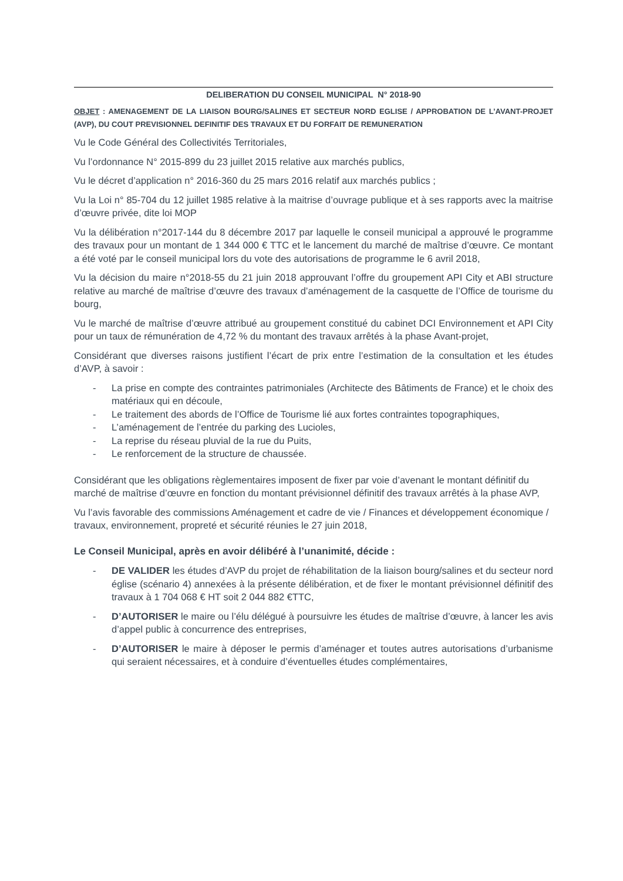DELIBERATION DU CONSEIL MUNICIPAL N° 2018-90
OBJET : AMENAGEMENT DE LA LIAISON BOURG/SALINES ET SECTEUR NORD EGLISE / APPROBATION DE L’AVANT-PROJET (AVP), DU COUT PREVISIONNEL DEFINITIF DES TRAVAUX ET DU FORFAIT DE REMUNERATION
Vu le Code Général des Collectivités Territoriales,
Vu l’ordonnance N° 2015-899 du 23 juillet 2015 relative aux marchés publics,
Vu le décret d’application n° 2016-360 du 25 mars 2016 relatif aux marchés publics ;
Vu la Loi n° 85-704 du 12 juillet 1985 relative à la maitrise d’ouvrage publique et à ses rapports avec la maitrise d’œuvre privée, dite loi MOP
Vu la délibération n°2017-144 du 8 décembre 2017 par laquelle le conseil municipal a approuvé le programme des travaux pour un montant de 1 344 000 € TTC et le lancement du marché de maîtrise d’œuvre. Ce montant a été voté par le conseil municipal lors du vote des autorisations de programme le 6 avril 2018,
Vu la décision du maire n°2018-55 du 21 juin 2018 approuvant l’offre du groupement API City et ABI structure relative au marché de maîtrise d’œuvre des travaux d’aménagement de la casquette de l’Office de tourisme du bourg,
Vu le marché de maîtrise d’œuvre attribué au groupement constitué du cabinet DCI Environnement et API City pour un taux de rémunération de 4,72 % du montant des travaux arrêtés à la phase Avant-projet,
Considérant que diverses raisons justifient l’écart de prix entre l’estimation de la consultation et les études d’AVP, à savoir :
- La prise en compte des contraintes patrimoniales (Architecte des Bâtiments de France) et le choix des matériaux qui en découle,
- Le traitement des abords de l’Office de Tourisme lié aux fortes contraintes topographiques,
- L’aménagement de l’entrée du parking des Lucioles,
- La reprise du réseau pluvial de la rue du Puits,
- Le renforcement de la structure de chaussée.
Considérant que les obligations règlementaires imposent de fixer par voie d’avenant le montant définitif du marché de maîtrise d’œuvre en fonction du montant prévisionnel définitif des travaux arrêtés à la phase AVP,
Vu l’avis favorable des commissions Aménagement et cadre de vie / Finances et développement économique / travaux, environnement, propreté et sécurité réunies le 27 juin 2018,
Le Conseil Municipal, après en avoir délibéré à l’unanimité, décide :
- DE VALIDER les études d’AVP du projet de réhabilitation de la liaison bourg/salines et du secteur nord église (scénario 4) annexées à la présente délibération, et de fixer le montant prévisionnel définitif des travaux à 1 704 068 € HT soit 2 044 882 €TTC,
- D’AUTORISER le maire ou l’élu délégué à poursuivre les études de maîtrise d’œuvre, à lancer les avis d’appel public à concurrence des entreprises,
- D’AUTORISER le maire à déposer le permis d’aménager et toutes autres autorisations d’urbanisme qui seraient nécessaires, et à conduire d’éventuelles études complémentaires,